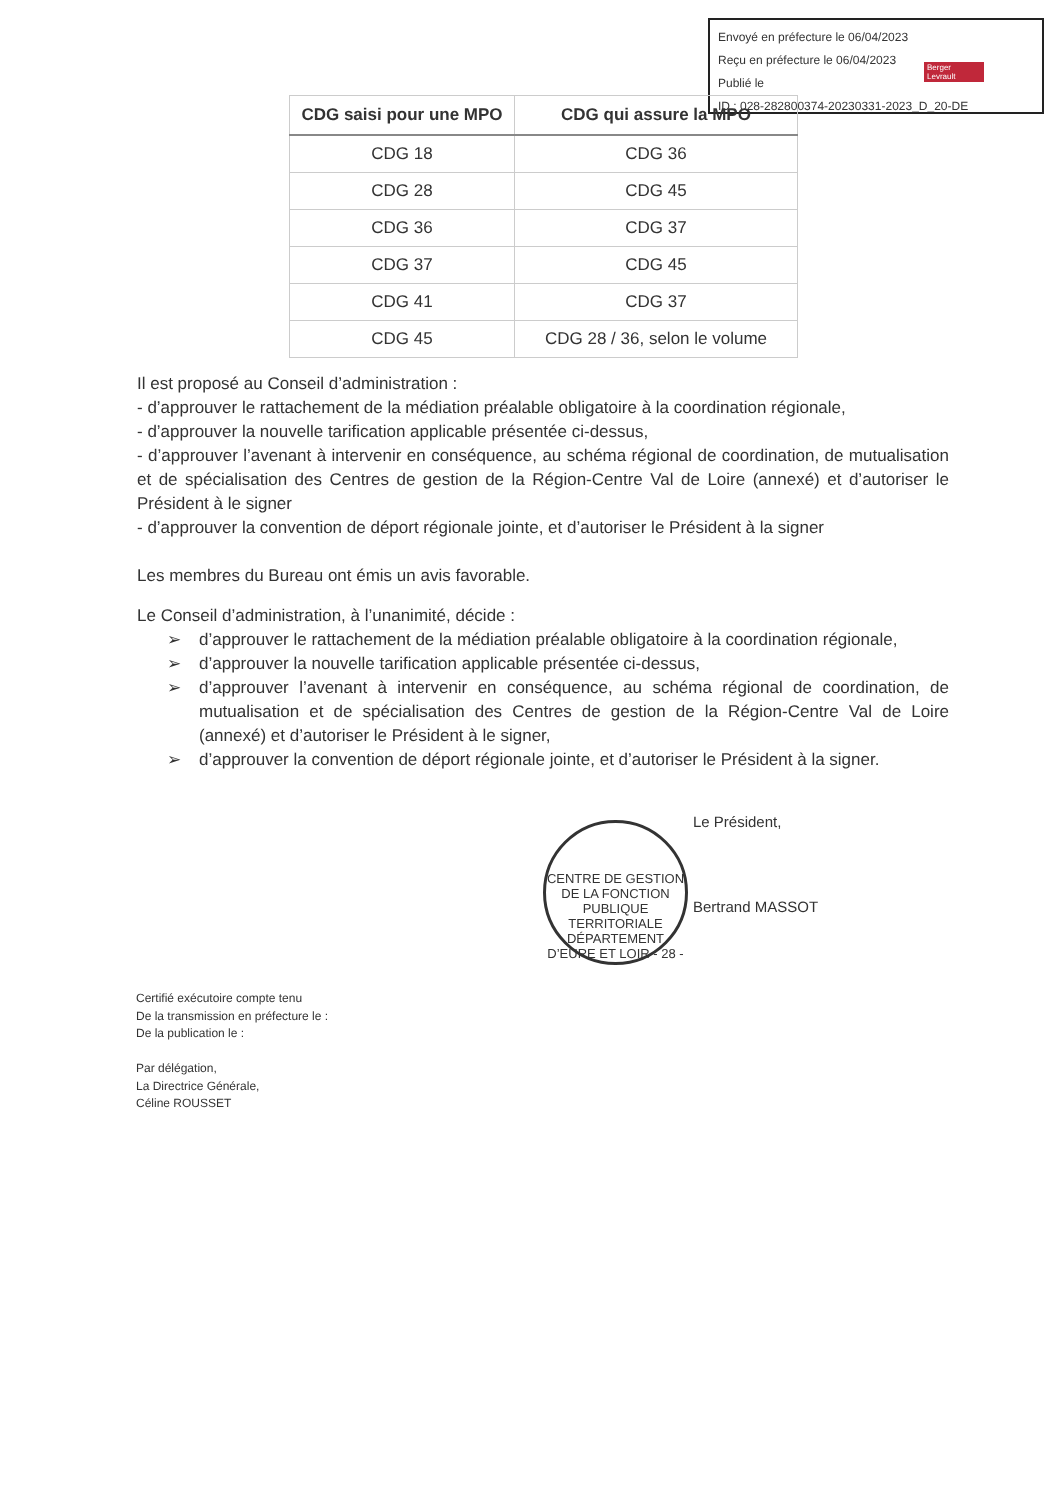Envoyé en préfecture le 06/04/2023
Reçu en préfecture le 06/04/2023
Publié le
ID : 028-282800374-20230331-2023_D_20-DE
Berger Levrault
| CDG saisi pour une MPO | CDG qui assure la MPO |
| --- | --- |
| CDG 18 | CDG 36 |
| CDG 28 | CDG 45 |
| CDG 36 | CDG 37 |
| CDG 37 | CDG 45 |
| CDG 41 | CDG 37 |
| CDG 45 | CDG 28 / 36, selon le volume |
Il est proposé au Conseil d’administration :
- d’approuver le rattachement de la médiation préalable obligatoire à la coordination régionale,
- d’approuver la nouvelle tarification applicable présentée ci-dessus,
- d’approuver l’avenant à intervenir en conséquence, au schéma régional de coordination, de mutualisation et de spécialisation des Centres de gestion de la Région-Centre Val de Loire (annexé) et d’autoriser le Président à le signer
- d’approuver la convention de déport régionale jointe, et d’autoriser le Président à la signer
Les membres du Bureau ont émis un avis favorable.
Le Conseil d’administration, à l’unanimité, décide :
➢ d’approuver le rattachement de la médiation préalable obligatoire à la coordination régionale,
➢ d’approuver la nouvelle tarification applicable présentée ci-dessus,
➢ d’approuver l’avenant à intervenir en conséquence, au schéma régional de coordination, de mutualisation et de spécialisation des Centres de gestion de la Région-Centre Val de Loire (annexé) et d’autoriser le Président à le signer,
➢ d’approuver la convention de déport régionale jointe, et d’autoriser le Président à la signer.
CENTRE DE GESTION DE LA FONCTION PUBLIQUE TERRITORIALE
DÉPARTEMENT D’EURE ET LOIR - 28 -
Le Président,
Bertrand MASSOT
Certifié exécutoire compte tenu
De la transmission en préfecture le :
De la publication le :
Par délégation,
La Directrice Générale,
Céline ROUSSET